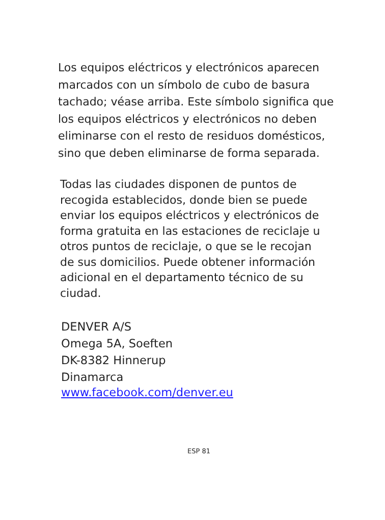Los equipos eléctricos y electrónicos aparecen marcados con un símbolo de cubo de basura tachado; véase arriba. Este símbolo significa que los equipos eléctricos y electrónicos no deben eliminarse con el resto de residuos domésticos, sino que deben eliminarse de forma separada.
Todas las ciudades disponen de puntos de recogida establecidos, donde bien se puede enviar los equipos eléctricos y electrónicos de forma gratuita en las estaciones de reciclaje u otros puntos de reciclaje, o que se le recojan de sus domicilios. Puede obtener información adicional en el departamento técnico de su ciudad.
DENVER A/S
Omega 5A, Soeften
DK-8382 Hinnerup
Dinamarca
www.facebook.com/denver.eu
ESP 81